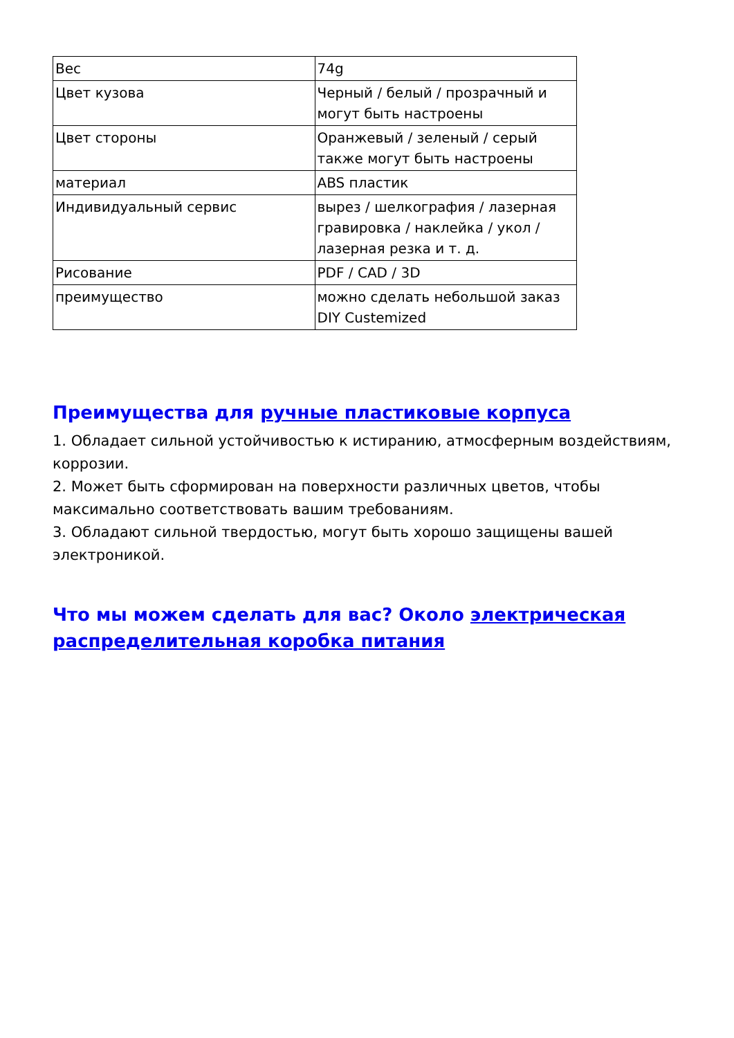| Вес | 74g |
| Цвет кузова | Черный / белый / прозрачный и могут быть настроены |
| Цвет стороны | Оранжевый / зеленый / серый также могут быть настроены |
| материал | ABS пластик |
| Индивидуальный сервис | вырез / шелкография / лазерная гравировка / наклейка / укол / лазерная резка и т. д. |
| Рисование | PDF / CAD / 3D |
| преимущество | можно сделать небольшой заказ DIY Custemized |
Преимущества для ручные пластиковые корпуса
1. Обладает сильной устойчивостью к истиранию, атмосферным воздействиям, коррозии.
2. Может быть сформирован на поверхности различных цветов, чтобы максимально соответствовать вашим требованиям.
3. Обладают сильной твердостью, могут быть хорошо защищены вашей электроникой.
Что мы можем сделать для вас? Около электрическая распределительная коробка питания